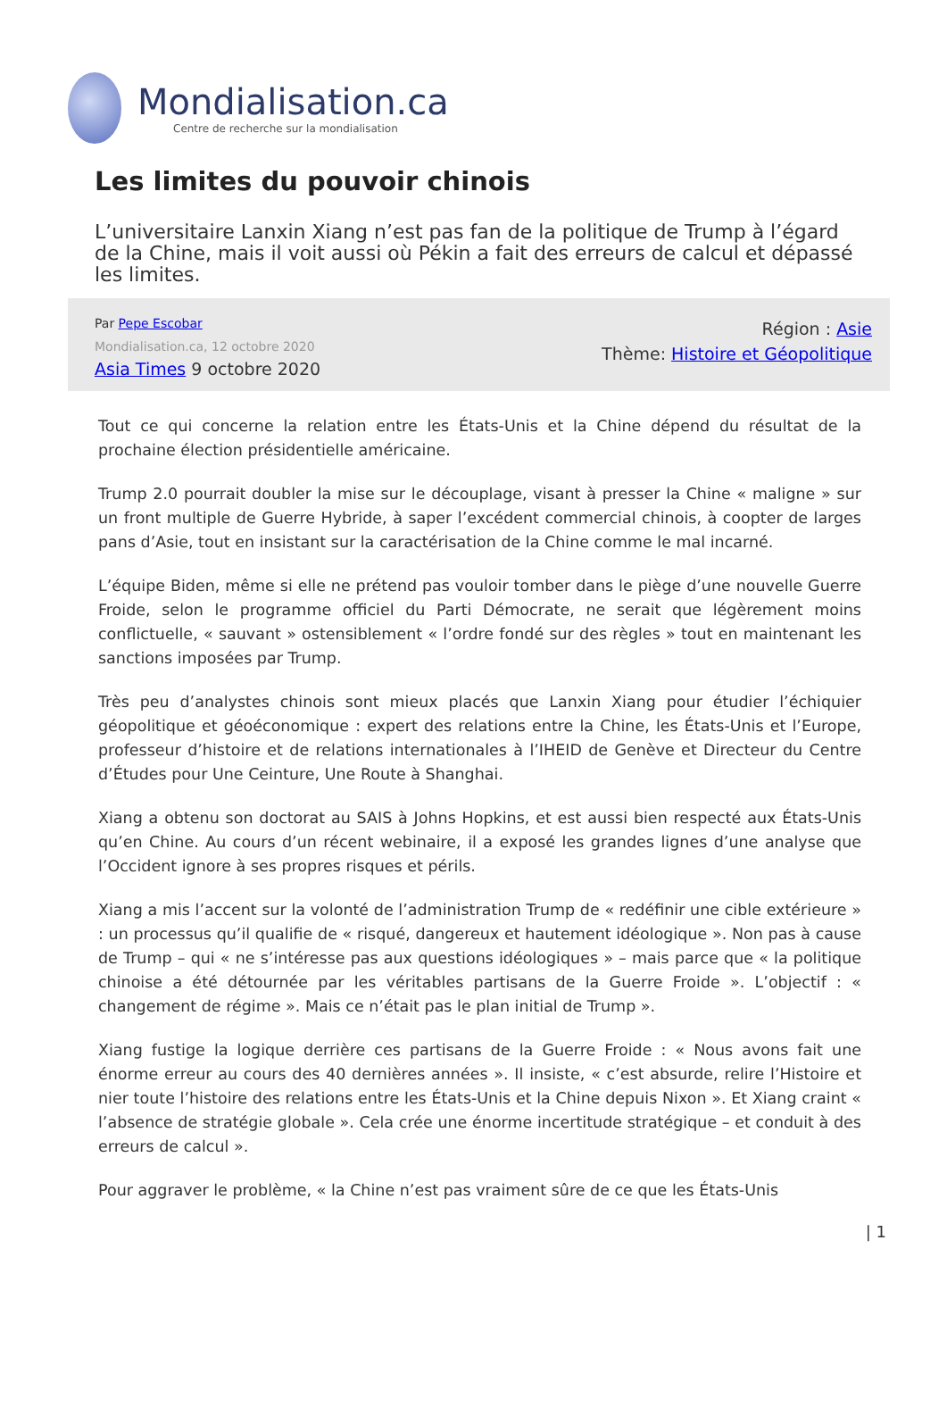Mondialisation.ca
Centre de recherche sur la mondialisation
Les limites du pouvoir chinois
L’universitaire Lanxin Xiang n’est pas fan de la politique de Trump à l’égard de la Chine, mais il voit aussi où Pékin a fait des erreurs de calcul et dépassé les limites.
Par Pepe Escobar
Mondialisation.ca, 12 octobre 2020
Asia Times 9 octobre 2020
Région : Asie
Thème: Histoire et Géopolitique
Tout ce qui concerne la relation entre les États-Unis et la Chine dépend du résultat de la prochaine élection présidentielle américaine.
Trump 2.0 pourrait doubler la mise sur le découplage, visant à presser la Chine « maligne » sur un front multiple de Guerre Hybride, à saper l’excédent commercial chinois, à coopter de larges pans d’Asie, tout en insistant sur la caractérisation de la Chine comme le mal incarné.
L’équipe Biden, même si elle ne prétend pas vouloir tomber dans le piège d’une nouvelle Guerre Froide, selon le programme officiel du Parti Démocrate, ne serait que légèrement moins conflictuelle, « sauvant » ostensiblement « l’ordre fondé sur des règles » tout en maintenant les sanctions imposées par Trump.
Très peu d’analystes chinois sont mieux placés que Lanxin Xiang pour étudier l’échiquier géopolitique et géoéconomique : expert des relations entre la Chine, les États-Unis et l’Europe, professeur d’histoire et de relations internationales à l’IHEID de Genève et Directeur du Centre d’Études pour Une Ceinture, Une Route à Shanghai.
Xiang a obtenu son doctorat au SAIS à Johns Hopkins, et est aussi bien respecté aux États-Unis qu’en Chine. Au cours d’un récent webinaire, il a exposé les grandes lignes d’une analyse que l’Occident ignore à ses propres risques et périls.
Xiang a mis l’accent sur la volonté de l’administration Trump de « redéfinir une cible extérieure » : un processus qu’il qualifie de « risqué, dangereux et hautement idéologique ». Non pas à cause de Trump – qui « ne s’intéresse pas aux questions idéologiques » – mais parce que « la politique chinoise a été détournée par les véritables partisans de la Guerre Froide ». L’objectif : « changement de régime ». Mais ce n’était pas le plan initial de Trump ».
Xiang fustige la logique derrière ces partisans de la Guerre Froide : « Nous avons fait une énorme erreur au cours des 40 dernières années ». Il insiste, « c’est absurde, relire l’Histoire et nier toute l’histoire des relations entre les États-Unis et la Chine depuis Nixon ». Et Xiang craint « l’absence de stratégie globale ». Cela crée une énorme incertitude stratégique – et conduit à des erreurs de calcul ».
Pour aggraver le problème, « la Chine n’est pas vraiment sûre de ce que les États-Unis
| 1